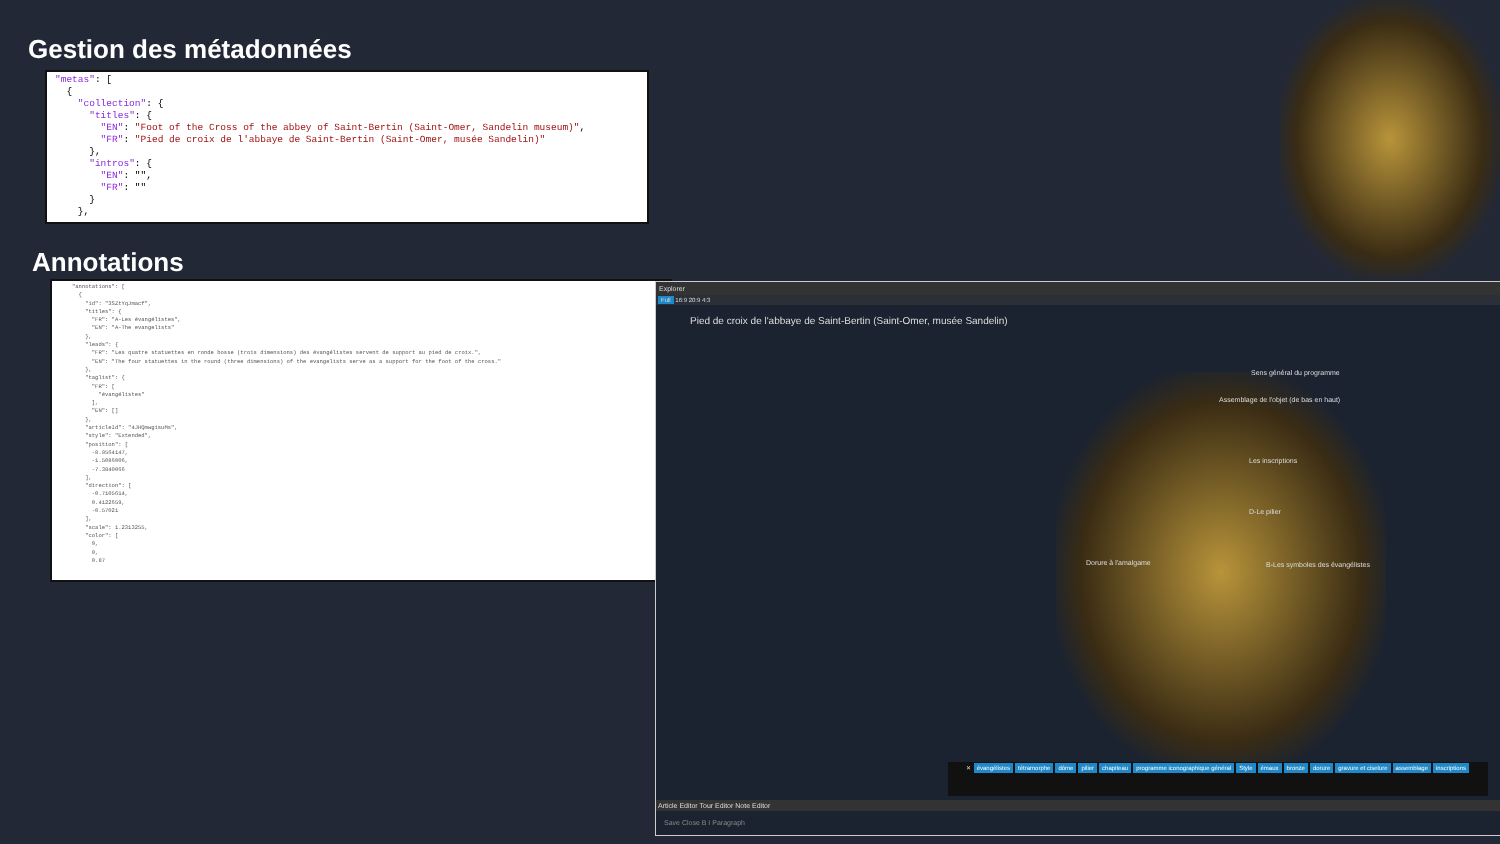Gestion des métadonnées
"metas": [ { "collection": { "titles": { "EN": "Foot of the Cross of the abbey of Saint-Bertin (Saint-Omer, Sandelin museum)", "FR": "Pied de croix de l'abbaye de Saint-Bertin (Saint-Omer, musée Sandelin)" }, "intros": { "EN": "", "FR": "" } },
Annotations
"annotations": [ { "id": "3SZtYqJmacf", "titles": { "FR": "A-Les évangélistes", "EN": "A-The evangelists" }, "leads": { "FR": "Les quatre statuettes en ronde bosse (trois dimensions) des évangélistes servent de support au pied de croix.", "EN": "The four statuettes in the round (three dimensions) of the evangelists serve as a support for the foot of the cross." }, "taglist": { "FR": [ "évangélistes" ], "EN": [] }, "articleId": "4JHQmwgisuMs", "style": "Extended", "position": [ -8.9564147, -1.5086006, -7.3840066 ], "direction": [ -0.7105614, 0.4122659, -0.57021 ], "scale": 1.2313255, "color": [ 0, 0, 0.87
Explorer
Full 16:9 20:9 4:3
Pied de croix de l'abbaye de Saint-Bertin (Saint-Omer, musée Sandelin)
Sens général du programme
Assemblage de l'objet (de bas en haut)
Les inscriptions
D-Le pilier
Dorure à l'amalgame
B-Les symboles des évangélistes
✕ évangélistes tétramorphe dôme pilier chapiteau programme iconographique général Style émaux bronze dorure gravure et ciselure assemblage inscriptions
Article Editor Tour Editor Note Editor
Save Close B I Paragraph